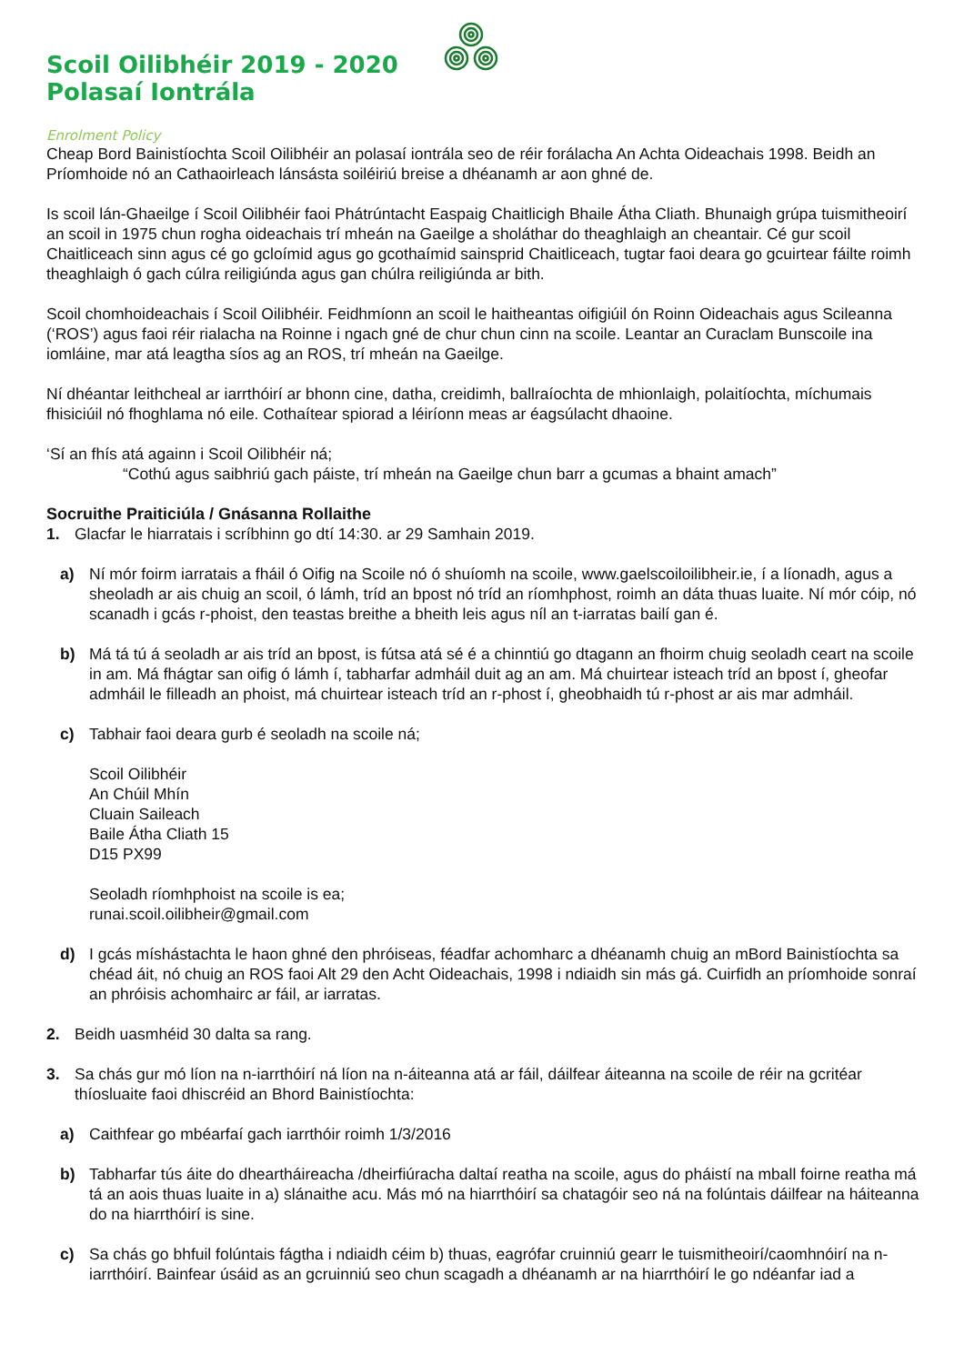Scoil Oilibhéir 2019 - 2020
Polasaí Iontrála
Enrolment Policy
Cheap Bord Bainistíochta Scoil Oilibhéir an polasaí iontrála seo de réir forálacha An Achta Oideachais 1998. Beidh an Príomhoide nó an Cathaoirleach lánsásta soiléiriú breise a dhéanamh ar aon ghné de.
Is scoil lán-Ghaeilge í Scoil Oilibhéir faoi Phátrúntacht Easpaig Chaitlicigh Bhaile Átha Cliath. Bhunaigh grúpa tuismitheoirí an scoil in 1975 chun rogha oideachais trí mheán na Gaeilge a sholáthar do theaghlaigh an cheantair. Cé gur scoil Chaitliceach sinn agus cé go gcloímid agus go gcothaímid sainsprid Chaitliceach, tugtar faoi deara go gcuirtear fáilte roimh theaghlaigh ó gach cúlra reiligiúnda agus gan chúlra reiligiúnda ar bith.
Scoil chomhoideachais í Scoil Oilibhéir. Feidhmíonn an scoil le haitheantas oifigiúil ón Roinn Oideachais agus Scileanna (‘ROS’) agus faoi réir rialacha na Roinne i ngach gné de chur chun cinn na scoile. Leantar an Curaclam Bunscoile ina iomláine, mar atá leagtha síos ag an ROS, trí mheán na Gaeilge.
Ní dhéantar leithcheal ar iarrthóirí ar bhonn cine, datha, creidimh, ballraíochta de mhionlaigh, polaitíochta, míchumais fhisiciúil nó fhoghlama nó eile. Cothaítear spiorad a léiríonn meas ar éagsúlacht dhaoine.
‘Sí an fhís atá againn i Scoil Oilibhéir ná;
“Cothú agus saibhriú gach páiste, trí mheán na Gaeilge chun barr a gcumas a bhaint amach”
Socruithe Praiticiúla / Gnásanna Rollaithe
1. Glacfar le hiarratais i scríbhinn go dtí 14:30. ar 29 Samhain 2019.
a) Ní mór foirm iarratais a fháil ó Oifig na Scoile nó ó shuíomh na scoile, www.gaelscoiloilibheir.ie, í a líonadh, agus a sheoladh ar ais chuig an scoil, ó lámh, tríd an bpost nó tríd an ríomhphost, roimh an dáta thuas luaite. Ní mór cóip, nó scanadh i gcás r-phoist, den teastas breithe a bheith leis agus níl an t-iarratas bailí gan é.
b) Má tá tú á seoladh ar ais tríd an bpost, is fútsa atá sé é a chinntiú go dtagann an fhoirm chuig seoladh ceart na scoile in am. Má fhágtar san oifig ó lámh í, tabharfar admháil duit ag an am. Má chuirtear isteach tríd an bpost í, gheofar admháil le filleadh an phoist, má chuirtear isteach tríd an r-phost í, gheobhaidh tú r-phost ar ais mar admháil.
c) Tabhair faoi deara gurb é seoladh na scoile ná;
Scoil Oilibhéir
An Chúil Mhín
Cluain Saileach
Baile Átha Cliath 15
D15 PX99
Seoladh ríomhphoist na scoile is ea;
runai.scoil.oilibheir@gmail.com
d) I gcás míshástachta le haon ghné den phróiseas, féadfar achomharc a dhéanamh chuig an mBord Bainistíochta sa chéad áit, nó chuig an ROS faoi Alt 29 den Acht Oideachais, 1998 i ndiaidh sin más gá. Cuirfidh an príomhoide sonraí an phróisis achomhairc ar fáil, ar iarratas.
2. Beidh uasmhéid 30 dalta sa rang.
3. Sa chás gur mó líon na n-iarrthóirí ná líon na n-áiteanna atá ar fáil, dáilfear áiteanna na scoile de réir na gcritéar thíosluaite faoi dhiscréid an Bhord Bainistíochta:
a) Caithfear go mbéarfaí gach iarrthóir roimh 1/3/2016
b) Tabharfar tús áite do dheartháireacha /dheirfiúracha daltaí reatha na scoile, agus do pháistí na mball foirne reatha má tá an aois thuas luaite in a) slánaithe acu. Más mó na hiarrthóirí sa chatagóir seo ná na folúntais dáilfear na háiteanna do na hiarrthóirí is sine.
c) Sa chás go bhfuil folúntais fágtha i ndiaidh céim b) thuas, eagrófar cruinniú gearr le tuismitheoirí/caomhnóirí na n-iarrthóirí. Bainfear úsáid as an gcruinniú seo chun scagadh a dhéanamh ar na hiarrthóirí le go ndéanfar iad a